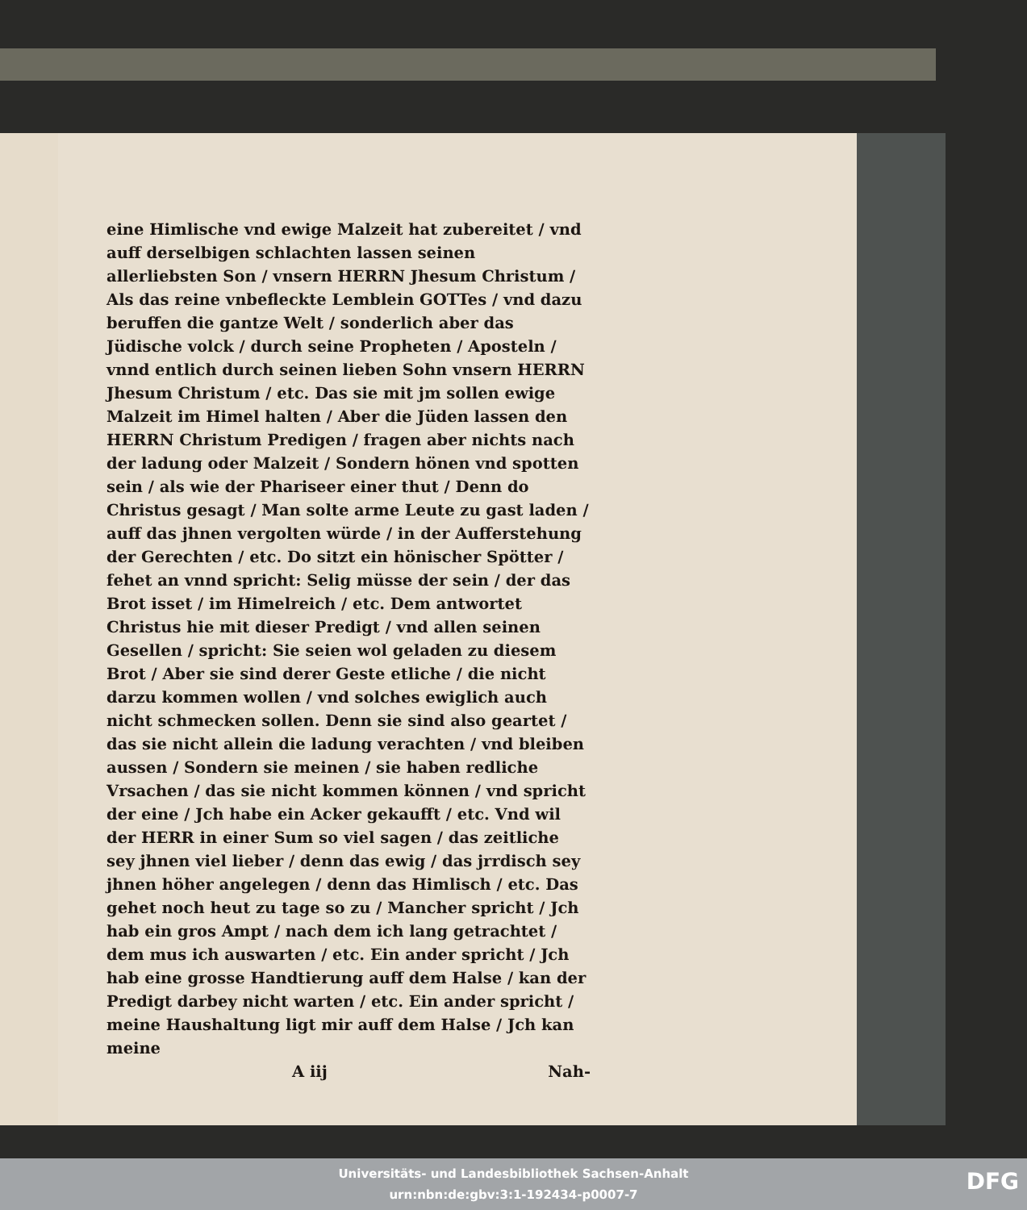eine Himlische vnd ewige Malzeit hat zubereitet / vnd auff derselbigen schlachten lassen seinen allerliebsten Son / vnsern HERRN Jhesum Christum / Als das reine vnbefleckte Lemblein GOTTes / vnd dazu beruffen die gantze Welt / sonderlich aber das Jüdische volck / durch seine Propheten / Aposteln / vnnd entlich durch seinen lieben Sohn vnsern HERRN Jhesum Christum / etc. Das sie mit jm sollen ewige Malzeit im Himel halten / Aber die Jüden lassen den HERRN Christum Predigen / fragen aber nichts nach der ladung oder Malzeit / Sondern hönen vnd spotten sein / als wie der Phariseer einer thut / Denn do Christus gesagt / Man solte arme Leute zu gast laden / auff das jhnen vergolten würde / in der Aufferstehung der Gerechten / etc. Do sitzt ein hönischer Spötter / fehet an vnnd spricht: Selig müsse der sein / der das Brot isset / im Himelreich / etc. Dem antwortet Christus hie mit dieser Predigt / vnd allen seinen Gesellen / spricht: Sie seien wol geladen zu diesem Brot / Aber sie sind derer Geste etliche / die nicht darzu kommen wollen / vnd solches ewiglich auch nicht schmecken sollen. Denn sie sind also geartet / das sie nicht allein die ladung verachten / vnd bleiben aussen / Sondern sie meinen / sie haben redliche Vrsachen / das sie nicht kommen können / vnd spricht der eine / Jch habe ein Acker gekaufft / etc. Vnd wil der HERR in einer Sum so viel sagen / das zeitliche sey jhnen viel lieber / denn das ewig / das jrrdisch sey jhnen höher angelegen / denn das Himlisch / etc. Das gehet noch heut zu tage so zu / Mancher spricht / Jch hab ein gros Ampt / nach dem ich lang getrachtet / dem mus ich auswarten / etc. Ein ander spricht / Jch hab eine grosse Handtierung auff dem Halse / kan der Predigt darbey nicht warten / etc. Ein ander spricht / meine Haushaltung ligt mir auff dem Halse / Jch kan meine
A iij Nah-
Universitäts- und Landesbibliothek Sachsen-Anhalt
urn:nbn:de:gbv:3:1-192434-p0007-7
DFG